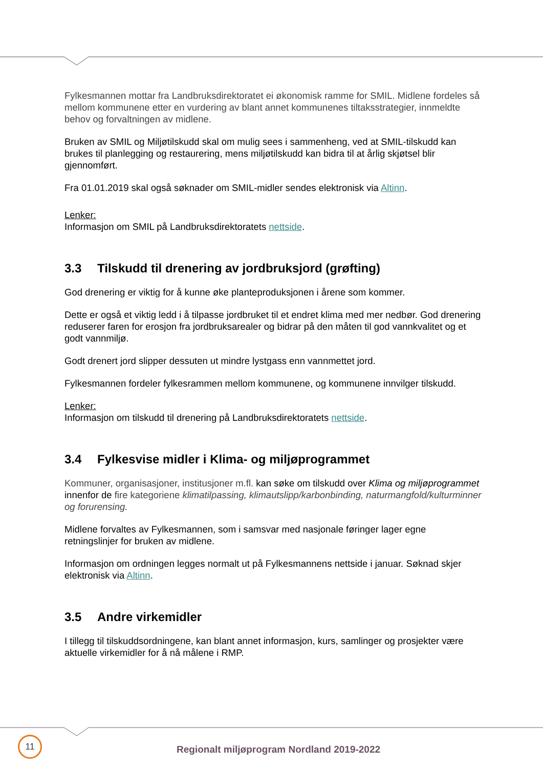Fylkesmannen mottar fra Landbruksdirektoratet ei økonomisk ramme for SMIL. Midlene fordeles så mellom kommunene etter en vurdering av blant annet kommunenes tiltaksstrategier, innmeldte behov og forvaltningen av midlene.
Bruken av SMIL og Miljøtilskudd skal om mulig sees i sammenheng, ved at SMIL-tilskudd kan brukes til planlegging og restaurering, mens miljøtilskudd kan bidra til at årlig skjøtsel blir gjennomført.
Fra 01.01.2019 skal også søknader om SMIL-midler sendes elektronisk via Altinn.
Lenker:
Informasjon om SMIL på Landbruksdirektoratets nettside.
3.3 Tilskudd til drenering av jordbruksjord (grøfting)
God drenering er viktig for å kunne øke planteproduksjonen i årene som kommer.
Dette er også et viktig ledd i å tilpasse jordbruket til et endret klima med mer nedbør. God drenering reduserer faren for erosjon fra jordbruksarealer og bidrar på den måten til god vannkvalitet og et godt vannmiljø.
Godt drenert jord slipper dessuten ut mindre lystgass enn vannmettet jord.
Fylkesmannen fordeler fylkesrammen mellom kommunene, og kommunene innvilger tilskudd.
Lenker:
Informasjon om tilskudd til drenering på Landbruksdirektoratets nettside.
3.4 Fylkesvise midler i Klima- og miljøprogrammet
Kommuner, organisasjoner, institusjoner m.fl. kan søke om tilskudd over Klima og miljøprogrammet innenfor de fire kategoriene klimatilpassing, klimautslipp/karbonbinding, naturmangfold/kulturminner og forurensing.
Midlene forvaltes av Fylkesmannen, som i samsvar med nasjonale føringer lager egne retningslinjer for bruken av midlene.
Informasjon om ordningen legges normalt ut på Fylkesmannens nettside i januar. Søknad skjer elektronisk via Altinn.
3.5 Andre virkemidler
I tillegg til tilskuddsordningene, kan blant annet informasjon, kurs, samlinger og prosjekter være aktuelle virkemidler for å nå målene i RMP.
11
Regionalt miljøprogram Nordland 2019-2022